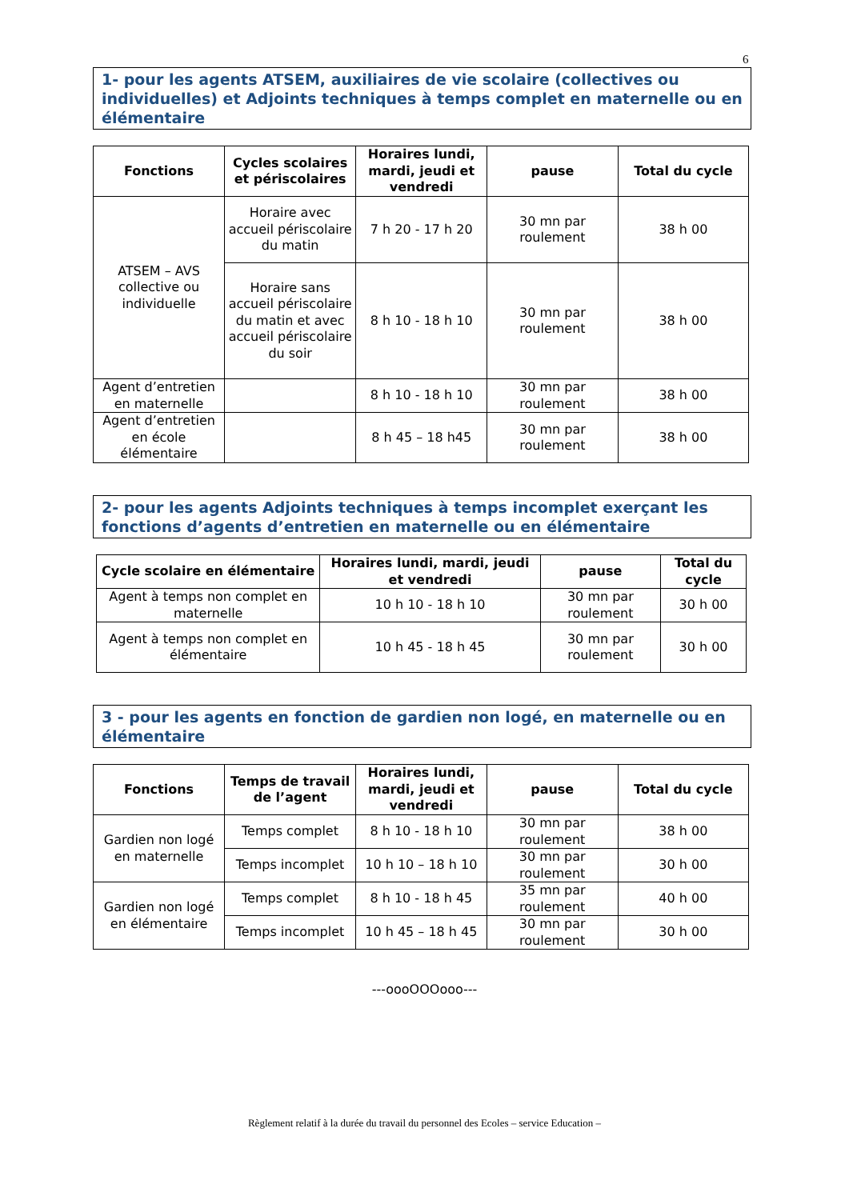6
1- pour les agents ATSEM, auxiliaires de vie scolaire (collectives ou individuelles) et Adjoints techniques à temps complet en maternelle ou en élémentaire
| Fonctions | Cycles scolaires et périscolaires | Horaires lundi, mardi, jeudi et vendredi | pause | Total du cycle |
| --- | --- | --- | --- | --- |
| ATSEM – AVS collective ou individuelle | Horaire avec accueil périscolaire du matin | 7 h 20 - 17 h 20 | 30 mn par roulement | 38 h 00 |
| | Horaire sans accueil périscolaire du matin et avec accueil périscolaire du soir | 8 h 10 - 18 h 10 | 30 mn par roulement | 38 h 00 |
| Agent d’entretien en maternelle | | 8 h 10 - 18 h 10 | 30 mn par roulement | 38 h 00 |
| Agent d’entretien en école élémentaire | | 8 h 45 – 18 h45 | 30 mn par roulement | 38 h 00 |
2- pour les agents Adjoints techniques à temps incomplet exerçant les fonctions d’agents d’entretien en maternelle ou en élémentaire
| Cycle scolaire en élémentaire | Horaires lundi, mardi, jeudi et vendredi | pause | Total du cycle |
| --- | --- | --- | --- |
| Agent à temps non complet en maternelle | 10 h 10 - 18 h 10 | 30 mn par roulement | 30 h 00 |
| Agent à temps non complet en élémentaire | 10 h 45 - 18 h 45 | 30 mn par roulement | 30 h 00 |
3 - pour les agents en fonction de gardien non logé, en maternelle ou en élémentaire
| Fonctions | Temps de travail de l’agent | Horaires lundi, mardi, jeudi et vendredi | pause | Total du cycle |
| --- | --- | --- | --- | --- |
| Gardien non logé en maternelle | Temps complet | 8 h 10 - 18 h 10 | 30 mn par roulement | 38 h 00 |
| | Temps incomplet | 10 h 10 – 18 h 10 | 30 mn par roulement | 30 h 00 |
| Gardien non logé en élémentaire | Temps complet | 8 h 10 - 18 h 45 | 35 mn par roulement | 40 h 00 |
| | Temps incomplet | 10 h 45 – 18 h 45 | 30 mn par roulement | 30 h 00 |
---oooOOOooo---
Règlement relatif à la durée du travail du personnel des Ecoles – service Education –